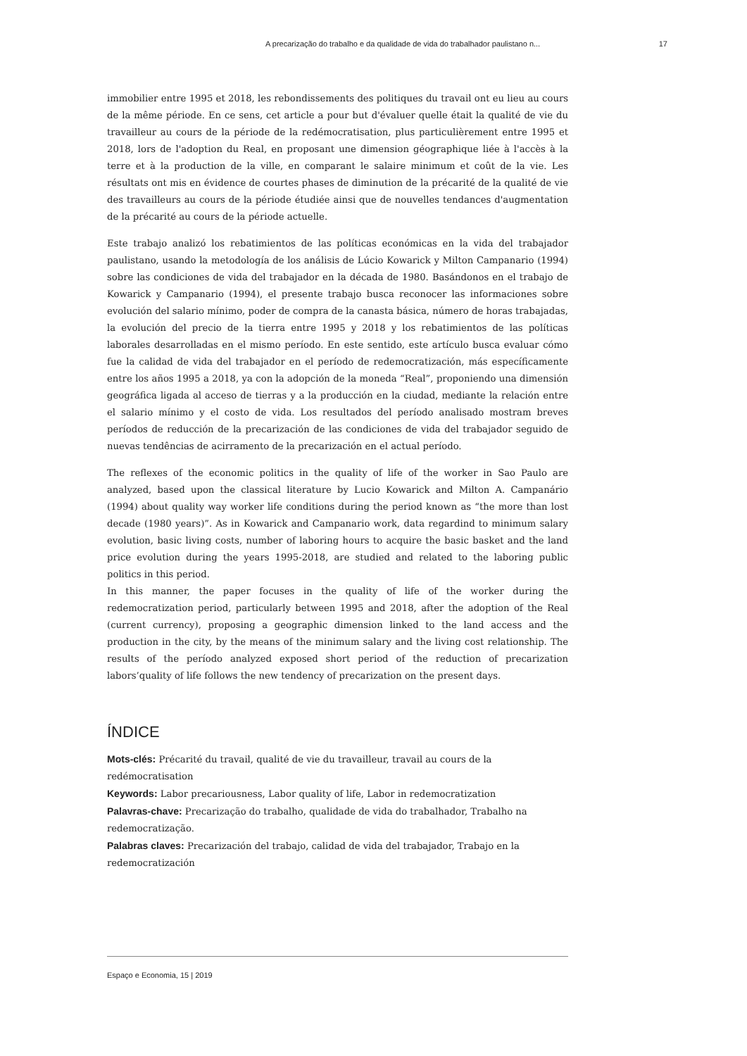A precarização do trabalho e da qualidade de vida do trabalhador paulistano n... 17
immobilier entre 1995 et 2018, les rebondissements des politiques du travail ont eu lieu au cours de la même période. En ce sens, cet article a pour but d'évaluer quelle était la qualité de vie du travailleur au cours de la période de la redémocratisation, plus particulièrement entre 1995 et 2018, lors de l'adoption du Real, en proposant une dimension géographique liée à l'accès à la terre et à la production de la ville, en comparant le salaire minimum et coût de la vie. Les résultats ont mis en évidence de courtes phases de diminution de la précarité de la qualité de vie des travailleurs au cours de la période étudiée ainsi que de nouvelles tendances d'augmentation de la précarité au cours de la période actuelle.
Este trabajo analizó los rebatimientos de las políticas económicas en la vida del trabajador paulistano, usando la metodología de los análisis de Lúcio Kowarick y Milton Campanario (1994) sobre las condiciones de vida del trabajador en la década de 1980. Basándonos en el trabajo de Kowarick y Campanario (1994), el presente trabajo busca reconocer las informaciones sobre evolución del salario mínimo, poder de compra de la canasta básica, número de horas trabajadas, la evolución del precio de la tierra entre 1995 y 2018 y los rebatimientos de las políticas laborales desarrolladas en el mismo período. En este sentido, este artículo busca evaluar cómo fue la calidad de vida del trabajador en el período de redemocratización, más específicamente entre los años 1995 a 2018, ya con la adopción de la moneda “Real”, proponiendo una dimensión geográfica ligada al acceso de tierras y a la producción en la ciudad, mediante la relación entre el salario mínimo y el costo de vida. Los resultados del período analisado mostram breves períodos de reducción de la precarización de las condiciones de vida del trabajador seguido de nuevas tendências de acirramento de la precarización en el actual período.
The reflexes of the economic politics in the quality of life of the worker in Sao Paulo are analyzed, based upon the classical literature by Lucio Kowarick and Milton A. Campanário (1994) about quality way worker life conditions during the period known as “the more than lost decade (1980 years)”. As in Kowarick and Campanario work, data regardind to minimum salary evolution, basic living costs, number of laboring hours to acquire the basic basket and the land price evolution during the years 1995-2018, are studied and related to the laboring public politics in this period.
In this manner, the paper focuses in the quality of life of the worker during the redemocratization period, particularly between 1995 and 2018, after the adoption of the Real (current currency), proposing a geographic dimension linked to the land access and the production in the city, by the means of the minimum salary and the living cost relationship. The results of the período analyzed exposed short period of the reduction of precarization labors’quality of life follows the new tendency of precarization on the present days.
ÍNDICE
Mots-clés: Précarité du travail, qualité de vie du travailleur, travail au cours de la redémocratisation
Keywords: Labor precariousness, Labor quality of life, Labor in redemocratization
Palavras-chave: Precarização do trabalho, qualidade de vida do trabalhador, Trabalho na redemocratização.
Palabras claves: Precarización del trabajo, calidad de vida del trabajador, Trabajo en la redemocratización
Espaço e Economia, 15 | 2019